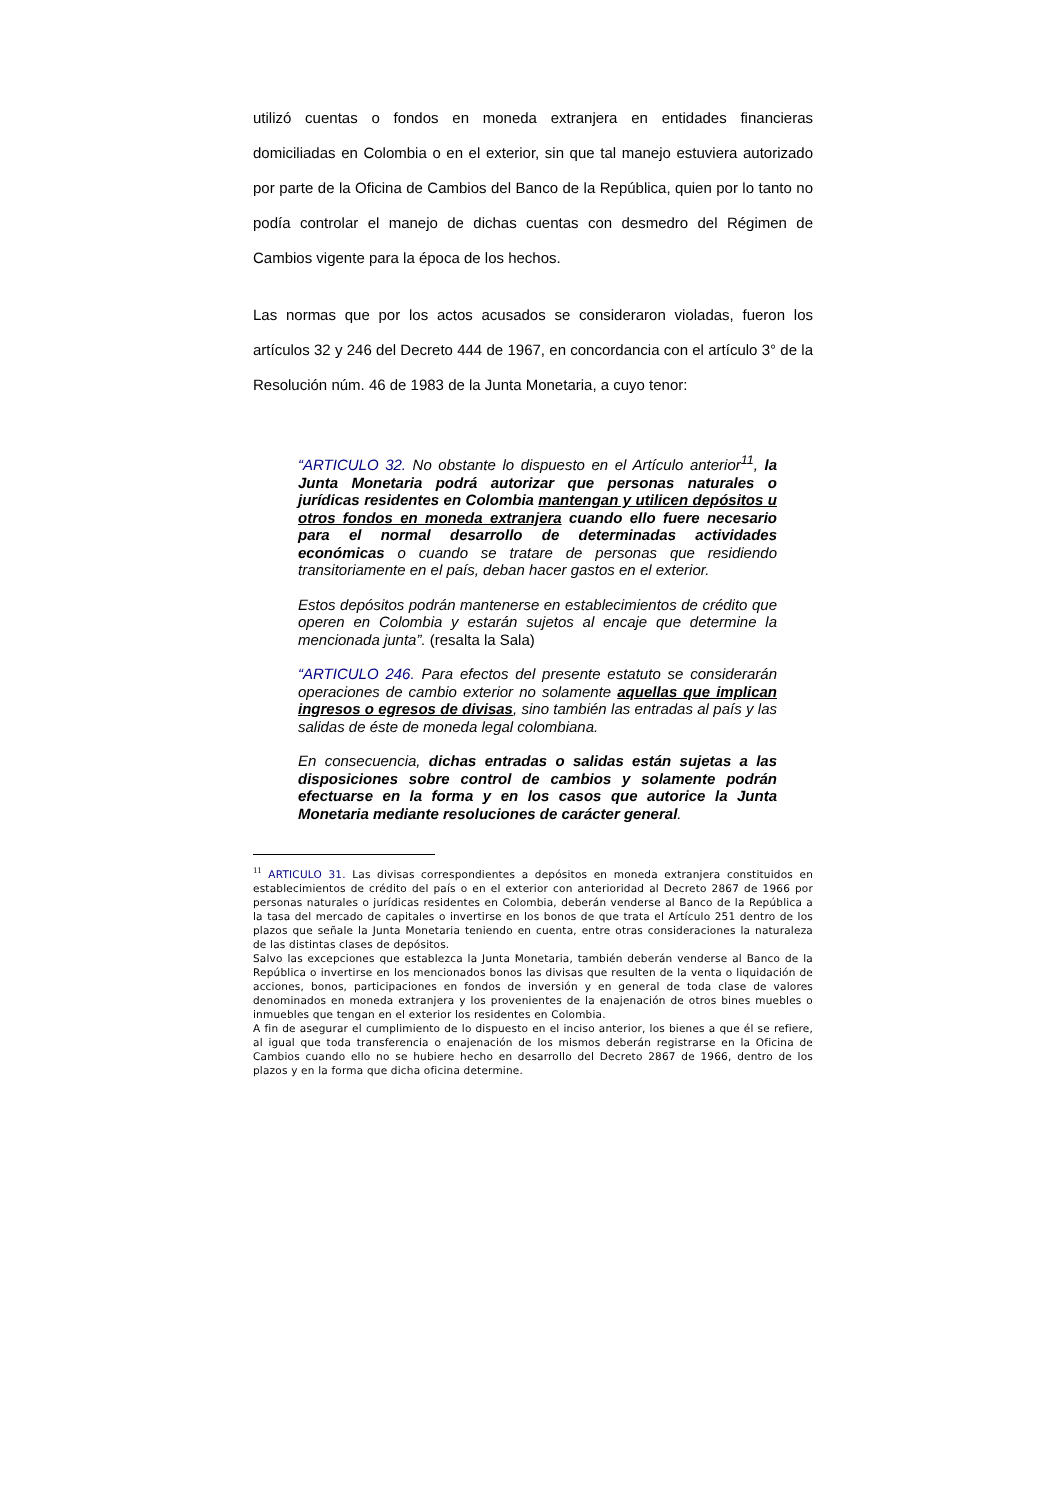utilizó cuentas o fondos en moneda extranjera en entidades financieras domiciliadas en Colombia o en el exterior, sin que tal manejo estuviera autorizado por parte de la Oficina de Cambios del Banco de la República, quien por lo tanto no podía controlar el manejo de dichas cuentas con desmedro del Régimen de Cambios vigente para la época de los hechos.
Las normas que por los actos acusados se consideraron violadas, fueron los artículos 32 y 246 del Decreto 444 de 1967, en concordancia con el artículo 3° de la Resolución núm. 46 de 1983 de la Junta Monetaria, a cuyo tenor:
“ARTICULO 32. No obstante lo dispuesto en el Artículo anterior<sup>11</sup>, la Junta Monetaria podrá autorizar que personas naturales o jurídicas residentes en Colombia mantengan y utilicen depósitos u otros fondos en moneda extranjera cuando ello fuere necesario para el normal desarrollo de determinadas actividades económicas o cuando se tratare de personas que residiendo transitoriamente en el país, deban hacer gastos en el exterior.
Estos depósitos podrán mantenerse en establecimientos de crédito que operen en Colombia y estarán sujetos al encaje que determine la mencionada junta”. (resalta la Sala)
“ARTICULO 246. Para efectos del presente estatuto se considerarán operaciones de cambio exterior no solamente aquellas que implican ingresos o egresos de divisas, sino también las entradas al país y las salidas de éste de moneda legal colombiana.
En consecuencia, dichas entradas o salidas están sujetas a las disposiciones sobre control de cambios y solamente podrán efectuarse en la forma y en los casos que autorice la Junta Monetaria mediante resoluciones de carácter general.
<sup>11</sup> ARTICULO 31. Las divisas correspondientes a depósitos en moneda extranjera constituidos en establecimientos de crédito del país o en el exterior con anterioridad al Decreto 2867 de 1966 por personas naturales o jurídicas residentes en Colombia, deberán venderse al Banco de la República a la tasa del mercado de capitales o invertirse en los bonos de que trata el Artículo 251 dentro de los plazos que señale la Junta Monetaria teniendo en cuenta, entre otras consideraciones la naturaleza de las distintas clases de depósitos.
Salvo las excepciones que establezca la Junta Monetaria, también deberán venderse al Banco de la República o invertirse en los mencionados bonos las divisas que resulten de la venta o liquidación de acciones, bonos, participaciones en fondos de inversión y en general de toda clase de valores denominados en moneda extranjera y los provenientes de la enajenación de otros bines muebles o inmuebles que tengan en el exterior los residentes en Colombia.
A fin de asegurar el cumplimiento de lo dispuesto en el inciso anterior, los bienes a que él se refiere, al igual que toda transferencia o enajenación de los mismos deberán registrarse en la Oficina de Cambios cuando ello no se hubiere hecho en desarrollo del Decreto 2867 de 1966, dentro de los plazos y en la forma que dicha oficina determine.